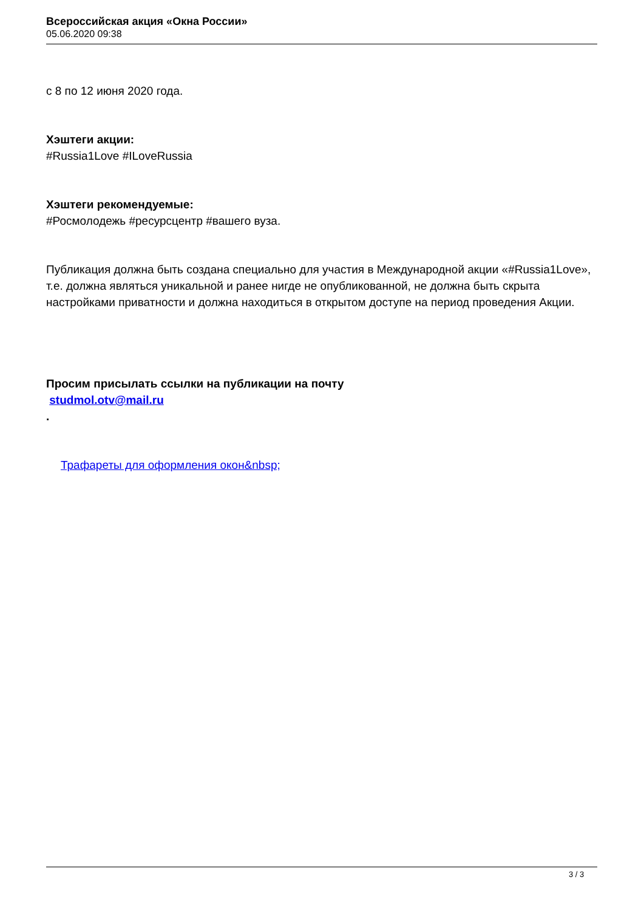Всероссийская акция «Окна России»
05.06.2020 09:38
с 8 по 12 июня 2020 года.
Хэштеги акции:
#Russia1Love #ILoveRussia
Хэштеги рекомендуемые:
#Росмолодежь #ресурсцентр #вашего вуза.
Публикация должна быть создана специально для участия в Международной акции «#Russia1Love», т.е. должна являться уникальной и ранее нигде не опубликованной, не должна быть скрыта настройками приватности и должна находиться в открытом доступе на период проведения Акции.
Просим присылать ссылки на публикации на почту
studmol.otv@mail.ru
.
Трафареты для оформления окон&nbsp;
3 / 3